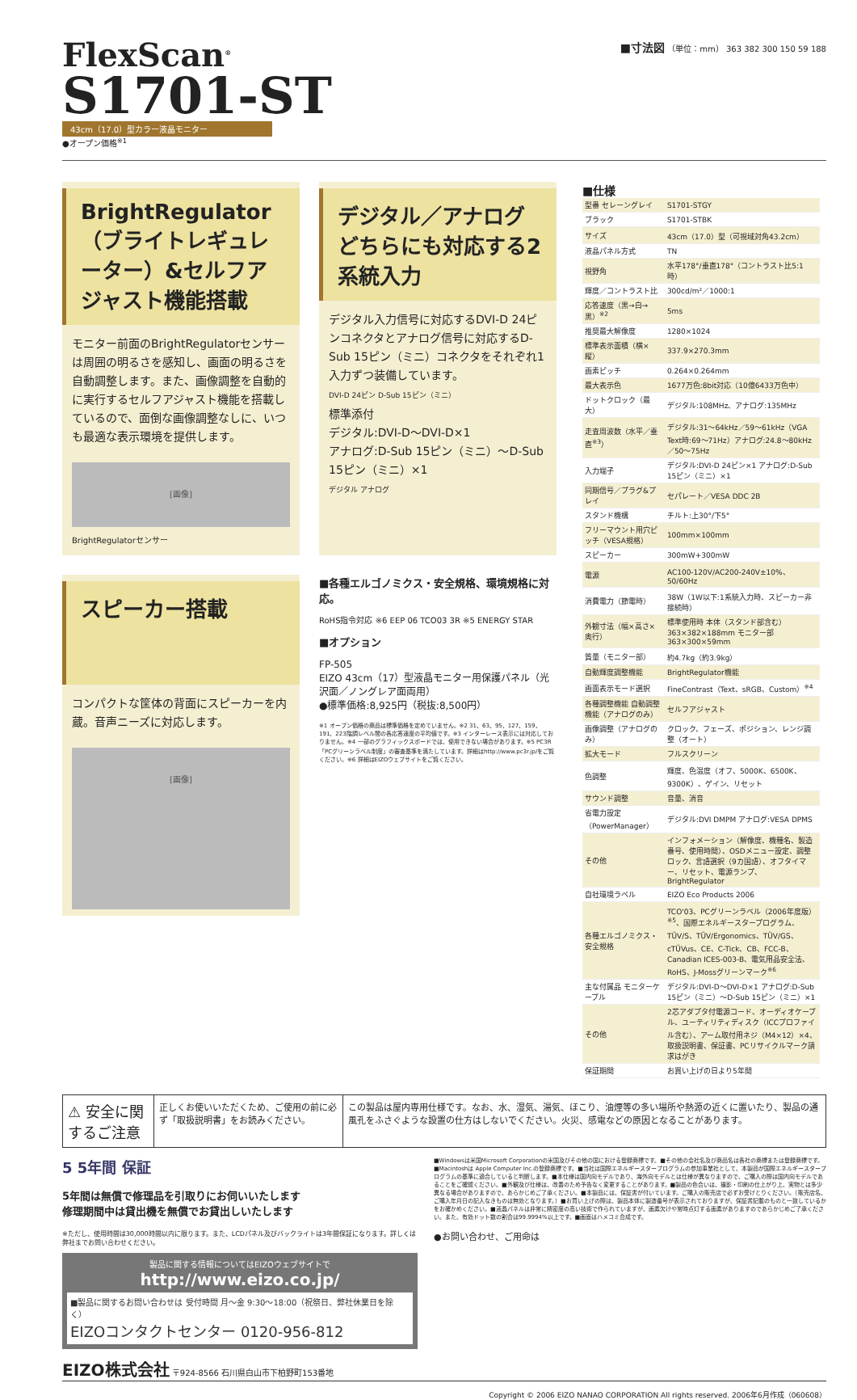FlexScan<sup>®</sup>
S1701-ST
43cm（17.0）型カラー液晶モニター
●オープン価格<sup>※1</sup>
■寸法図 （単位：mm） 363 382 300 150 59 188
BrightRegulator（ブライトレギュレーター）&セルフアジャスト機能搭載
モニター前面のBrightRegulatorセンサーは周囲の明るさを感知し、画面の明るさを自動調整します。また、画像調整を自動的に実行するセルフアジャスト機能を搭載しているので、面倒な画像調整なしに、いつも最適な表示環境を提供します。
[画像]
BrightRegulatorセンサー
デジタル／アナログどちらにも対応する2系統入力
デジタル入力信号に対応するDVI-D 24ピンコネクタとアナログ信号に対応するD-Sub 15ピン（ミニ）コネクタをそれぞれ1入力ずつ装備しています。
DVI-D 24ピン D-Sub 15ピン（ミニ）
標準添付
デジタル:DVI-D～DVI-D×1
アナログ:D-Sub 15ピン（ミニ）～D-Sub 15ピン（ミニ）×1
デジタル アナログ
スピーカー搭載
コンパクトな筐体の背面にスピーカーを内蔵。音声ニーズに対応します。
[画像]
■各種エルゴノミクス・安全規格、環境規格に対応。
RoHS指令対応 ※6 EEP 06 TCO03 3R ※5 ENERGY STAR
■オプション
FP-505
EIZO 43cm（17）型液晶モニター用保護パネル（光沢面／ノングレア面両用）
●標準価格:8,925円（税抜:8,500円）
※1 オープン価格の商品は標準価格を定めていません。※2 31、63、95、127、159、191、223階調レベル間の各応答速度の平均値です。※3 インターレース表示には対応しておりません。※4 一部のグラフィックスボードでは、使用できない場合があります。※5 PC3R「PCグリーンラベル制度」の審査基準を満たしています。詳細はhttp://www.pc3r.jp/をご覧ください。※6 詳細はEIZOウェブサイトをご覧ください。
■仕様
| 型番 セレーングレイ | S1701-STGY |
| ブラック | S1701-STBK |
| サイズ | 43cm（17.0）型（可視域対角43.2cm） |
| 液晶パネル方式 | TN |
| 視野角 | 水平178°/垂直178°（コントラスト比5:1時） |
| 輝度／コントラスト比 | 300cd/m²／1000:1 |
| 応答速度（黒→白→黒）<sup>※2</sup> | 5ms |
| 推奨最大解像度 | 1280×1024 |
| 標準表示面積（横×縦） | 337.9×270.3mm |
| 画素ピッチ | 0.264×0.264mm |
| 最大表示色 | 1677万色:8bit対応（10億6433万色中） |
| ドットクロック（最大） | デジタル:108MHz、アナログ:135MHz |
| 走査周波数（水平／垂直<sup>※3</sup>） | デジタル:31～64kHz／59～61kHz（VGA Text時:69～71Hz）アナログ:24.8～80kHz／50～75Hz |
| 入力端子 | デジタル:DVI-D 24ピン×1 アナログ:D-Sub 15ピン（ミニ）×1 |
| 同期信号／プラグ&プレイ | セパレート／VESA DDC 2B |
| スタンド機構 | チルト:上30°/下5° |
| フリーマウント用穴ピッチ（VESA規格） | 100mm×100mm |
| スピーカー | 300mW+300mW |
| 電源 | AC100-120V/AC200-240V±10%、50/60Hz |
| 消費電力（節電時） | 38W（1W以下:1系統入力時、スピーカー非接続時） |
| 外観寸法（幅×高さ×奥行） | 標準使用時 本体（スタンド部含む）363×382×188mm モニター部 363×300×59mm |
| 質量（モニター部） | 約4.7kg（約3.9kg） |
| 自動輝度調整機能 | BrightRegulator機能 |
| 画面表示モード選択 | FineContrast（Text、sRGB、Custom）<sup>※4</sup> |
| 各種調整機能 自動調整機能（アナログのみ） | セルフアジャスト |
| 画像調整（アナログのみ） | クロック、フェーズ、ポジション、レンジ調整（オート） |
| 拡大モード | フルスクリーン |
| 色調整 | 輝度、色温度（オフ、5000K、6500K、9300K）、ゲイン、リセット |
| サウンド調整 | 音量、消音 |
| 省電力設定（PowerManager） | デジタル:DVI DMPM アナログ:VESA DPMS |
| その他 | インフォメーション（解像度、機種名、製造番号、使用時間）、OSDメニュー設定、調整ロック、言語選択（9カ国語）、オフタイマー、リセット、電源ランプ、BrightRegulator |
| 自社環境ラベル | EIZO Eco Products 2006 |
| 各種エルゴノミクス・安全規格 | TCO'03、PCグリーンラベル（2006年度版）<sup>※5</sup>、国際エネルギースタープログラム、TÜV/S、TÜV/Ergonomics、TÜV/GS、cTÜVus、CE、C-Tick、CB、FCC-B、Canadian ICES-003-B、電気用品安全法、RoHS、J-Mossグリーンマーク<sup>※6</sup> |
| 主な付属品 モニターケーブル | デジタル:DVI-D～DVI-D×1 アナログ:D-Sub 15ピン（ミニ）～D-Sub 15ピン（ミニ）×1 |
| その他 | 2芯アダプタ付電源コード、オーディオケーブル、ユーティリティディスク（ICCプロファイル含む）、アーム取付用ネジ（M4×12）×4、取扱説明書、保証書、PCリサイクルマーク請求はがき |
| 保証期間 | お買い上げの日より5年間 |
⚠ 安全に関するご注意
正しくお使いいただくため、ご使用の前に必ず「取扱説明書」をお読みください。
この製品は屋内専用仕様です。なお、水、湿気、湯気、ほこり、油煙等の多い場所や熱源の近くに置いたり、製品の通風孔をふさぐような設置の仕方はしないでください。火災、感電などの原因となることがあります。
5 5年間 保証
5年間は無償で修理品を引取りにお伺いいたします
修理期間中は貸出機を無償でお貸出しいたします
※ただし、使用時間は30,000時間以内に限ります。また、LCDパネル及びバックライトは3年間保証になります。詳しくは弊社までお問い合わせください。
製品に関する情報についてはEIZOウェブサイトで
http://www.eizo.co.jp/
■製品に関するお問い合わせは 受付時間 月～金 9:30～18:00（祝祭日、弊社休業日を除く）
EIZOコンタクトセンター 0120-956-812
■Windowsは米国Microsoft Corporationの米国及びその他の国における登録商標です。■その他の会社名及び商品名は各社の商標または登録商標です。■Macintoshは Apple Computer Inc.の登録商標です。■当社は国際エネルギースタープログラムの参加事業社として、本製品が国際エネルギースタープログラムの基準に適合していると判断します。■本仕様は国内向モデルであり、海外向モデルとは仕様が異なりますので、ご購入の際は国内向モデルであることをご確認ください。■外観及び仕様は、改善のため予告なく変更することがあります。■製品の色合いは、撮影・印刷の仕上がり上、実物とは多少異なる場合がありますので、あらかじめご了承ください。■本製品には、保証書が付いています。ご購入の販売店で必ずお受けとりください。（販売店名、ご購入年月日の記入なきものは無効となります。）■お買い上げの際は、製品本体に製造番号が表示されておりますが、保証書記載のものと一致しているかをお確かめください。■液晶パネルは非常に精密度の高い技術で作られていますが、画素欠けや常時点灯する画素がありますのであらかじめご了承ください。また、有効ドット数の割合は99.9994%以上です。■画面はハメコミ合成です。
●お問い合わせ、ご用命は
EIZO株式会社 〒924-8566 石川県白山市下柏野町153番地
Copyright © 2006 EIZO NANAO CORPORATION All rights reserved. 2006年6月作成（060608）